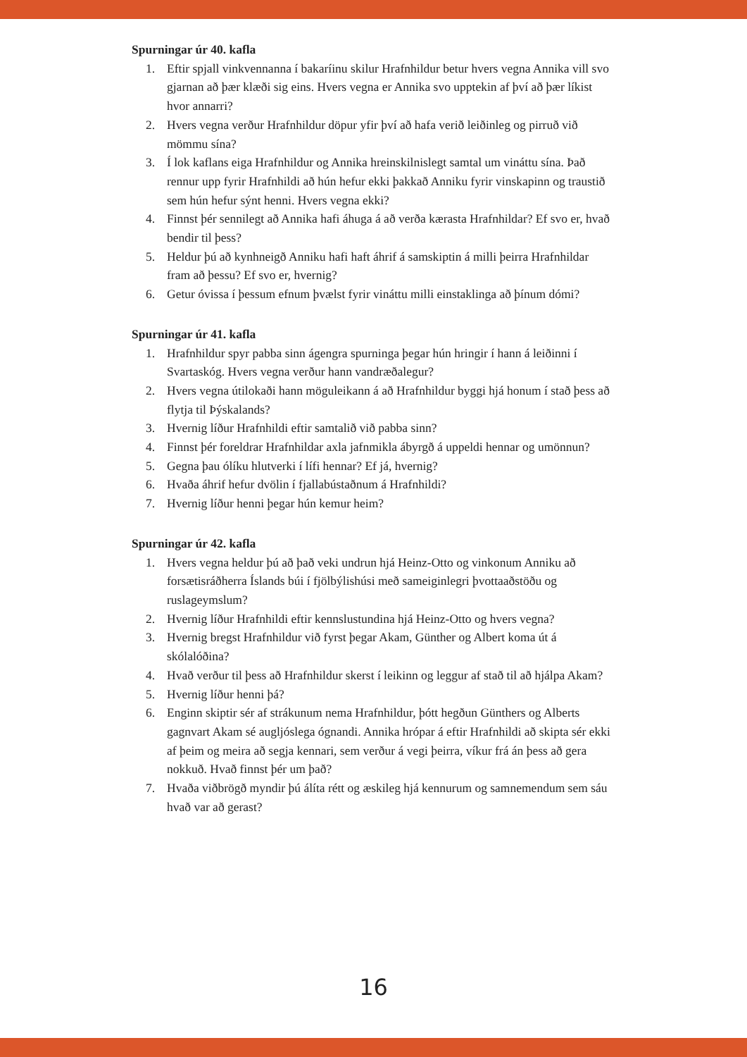Spurningar úr 40. kafla
1. Eftir spjall vinkvennanna í bakaríinu skilur Hrafnhildur betur hvers vegna Annika vill svo gjarnan að þær klæði sig eins. Hvers vegna er Annika svo upptekin af því að þær líkist hvor annarri?
2. Hvers vegna verður Hrafnhildur döpur yfir því að hafa verið leiðinleg og pirruð við mömmu sína?
3. Í lok kaflans eiga Hrafnhildur og Annika hreinskilnislegt samtal um vináttu sína. Það rennur upp fyrir Hrafnhildi að hún hefur ekki þakkað Anniku fyrir vinskapinn og traustið sem hún hefur sýnt henni. Hvers vegna ekki?
4. Finnst þér sennilegt að Annika hafi áhuga á að verða kærasta Hrafnhildar? Ef svo er, hvað bendir til þess?
5. Heldur þú að kynhneigð Anniku hafi haft áhrif á samskiptin á milli þeirra Hrafnhildar fram að þessu? Ef svo er, hvernig?
6. Getur óvissa í þessum efnum þvælst fyrir vináttu milli einstaklinga að þínum dómi?
Spurningar úr 41. kafla
1. Hrafnhildur spyr pabba sinn ágengra spurninga þegar hún hringir í hann á leiðinni í Svartaskóg. Hvers vegna verður hann vandræðalegur?
2. Hvers vegna útilokaði hann möguleikann á að Hrafnhildur byggi hjá honum í stað þess að flytja til Þýskalands?
3. Hvernig líður Hrafnhildi eftir samtalið við pabba sinn?
4. Finnst þér foreldrar Hrafnhildar axla jafnmikla ábyrgð á uppeldi hennar og umönnun?
5. Gegna þau ólíku hlutverki í lífi hennar? Ef já, hvernig?
6. Hvaða áhrif hefur dvölin í fjallabústaðnum á Hrafnhildi?
7. Hvernig líður henni þegar hún kemur heim?
Spurningar úr 42. kafla
1. Hvers vegna heldur þú að það veki undrun hjá Heinz-Otto og vinkonum Anniku að forsætisráðherra Íslands búi í fjölbýlishúsi með sameiginlegri þvottaaðstöðu og ruslageymslum?
2. Hvernig líður Hrafnhildi eftir kennslustundina hjá Heinz-Otto og hvers vegna?
3. Hvernig bregst Hrafnhildur við fyrst þegar Akam, Günther og Albert koma út á skólalóðina?
4. Hvað verður til þess að Hrafnhildur skerst í leikinn og leggur af stað til að hjálpa Akam?
5. Hvernig líður henni þá?
6. Enginn skiptir sér af strákunum nema Hrafnhildur, þótt hegðun Günthers og Alberts gagnvart Akam sé augljóslega ógnandi. Annika hrópar á eftir Hrafnhildi að skipta sér ekki af þeim og meira að segja kennari, sem verður á vegi þeirra, víkur frá án þess að gera nokkuð. Hvað finnst þér um það?
7. Hvaða viðbrögð myndir þú álíta rétt og æskileg hjá kennurum og samnemendum sem sáu hvað var að gerast?
16